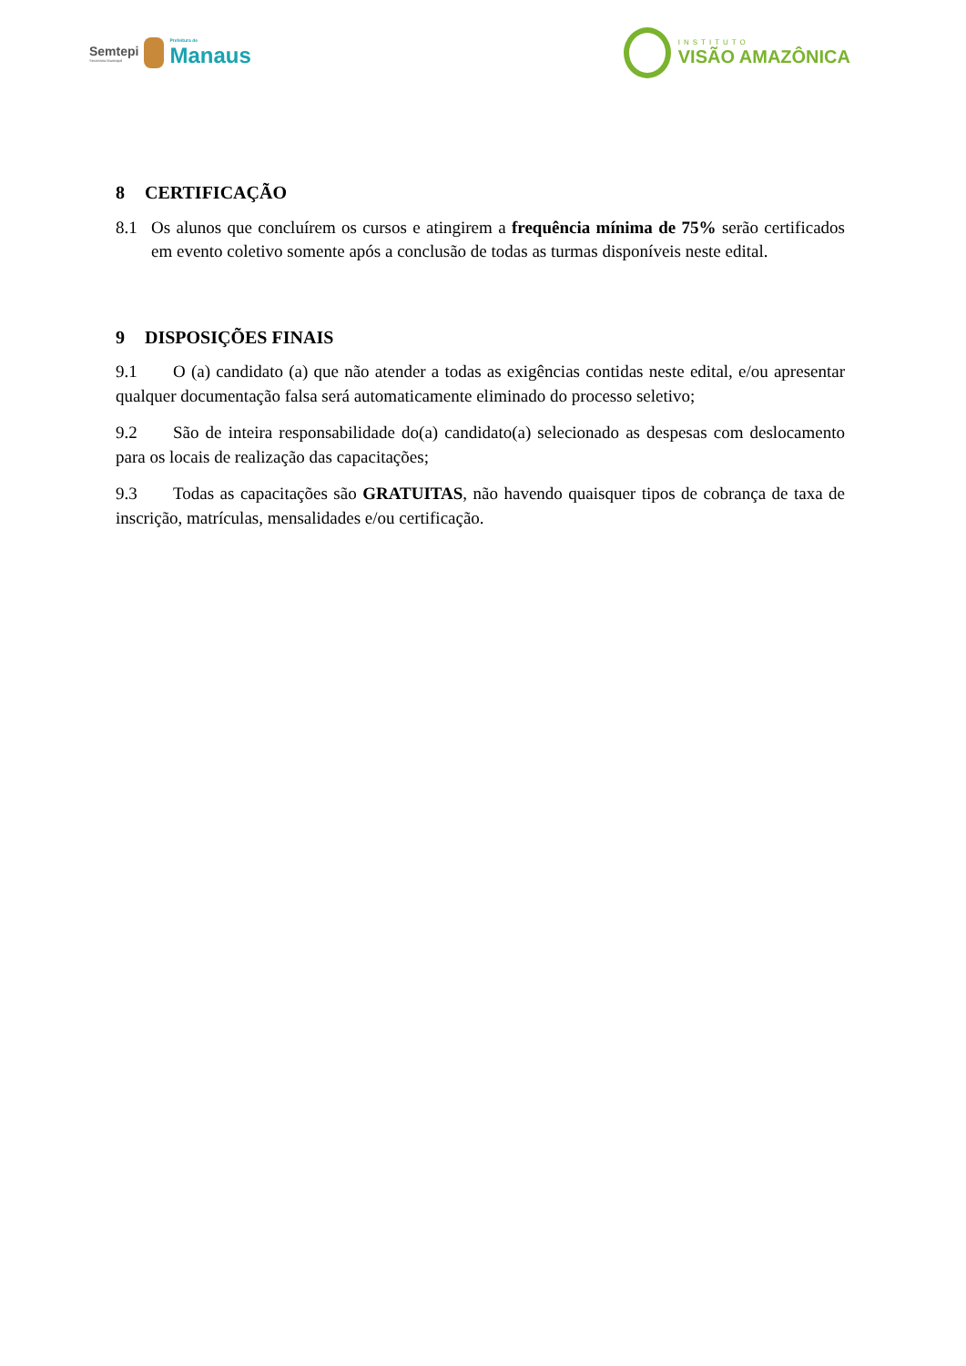Semtepi
Secretaria Municipal
Prefeitura de
Manaus
INSTITUTO
VISÃO AMAZÔNICA
8 CERTIFICAÇÃO
8.1 Os alunos que concluírem os cursos e atingirem a frequência mínima de 75% serão certificados em evento coletivo somente após a conclusão de todas as turmas disponíveis neste edital.
9 DISPOSIÇÕES FINAIS
9.1 O (a) candidato (a) que não atender a todas as exigências contidas neste edital, e/ou apresentar qualquer documentação falsa será automaticamente eliminado do processo seletivo;
9.2 São de inteira responsabilidade do(a) candidato(a) selecionado as despesas com deslocamento para os locais de realização das capacitações;
9.3 Todas as capacitações são GRATUITAS, não havendo quaisquer tipos de cobrança de taxa de inscrição, matrículas, mensalidades e/ou certificação.